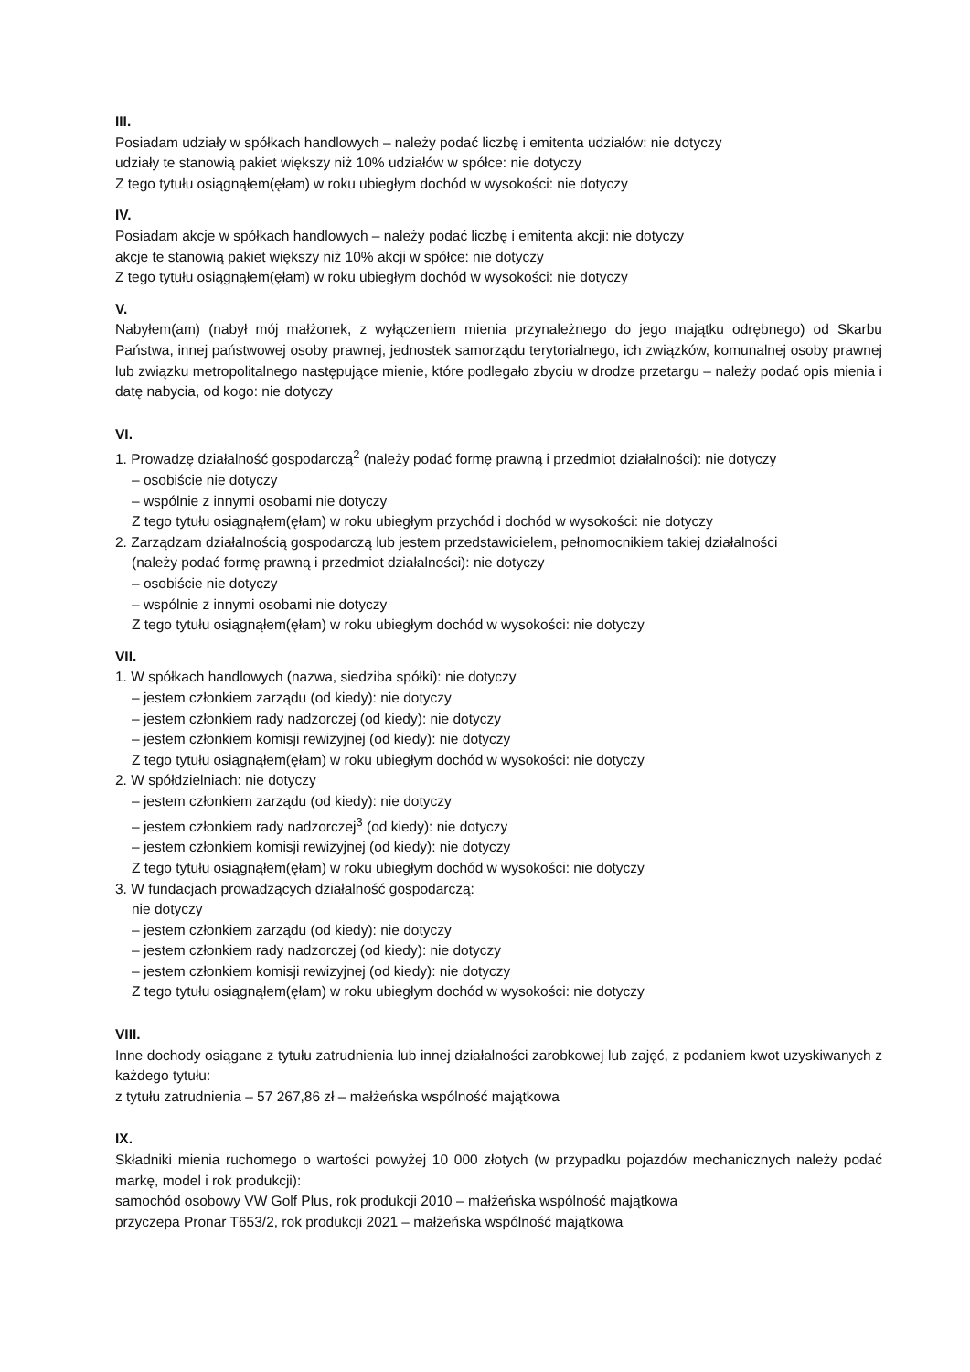III.
Posiadam udziały w spółkach handlowych – należy podać liczbę i emitenta udziałów: nie dotyczy
udziały te stanowią pakiet większy niż 10% udziałów w spółce: nie dotyczy
Z tego tytułu osiągnąłem(ęłam) w roku ubiegłym dochód w wysokości: nie dotyczy
IV.
Posiadam akcje w spółkach handlowych – należy podać liczbę i emitenta akcji: nie dotyczy
akcje te stanowią pakiet większy niż 10% akcji w spółce: nie dotyczy
Z tego tytułu osiągnąłem(ęłam) w roku ubiegłym dochód w wysokości: nie dotyczy
V.
Nabyłem(am) (nabył mój małżonek, z wyłączeniem mienia przynależnego do jego majątku odrębnego) od Skarbu Państwa, innej państwowej osoby prawnej, jednostek samorządu terytorialnego, ich związków, komunalnej osoby prawnej lub związku metropolitalnego następujące mienie, które podlegało zbyciu w drodze przetargu – należy podać opis mienia i datę nabycia, od kogo: nie dotyczy
VI.
1. Prowadzę działalność gospodarczą<sup>2</sup> (należy podać formę prawną i przedmiot działalności): nie dotyczy
– osobiście nie dotyczy
– wspólnie z innymi osobami nie dotyczy
Z tego tytułu osiągnąłem(ęłam) w roku ubiegłym przychód i dochód w wysokości: nie dotyczy
2. Zarządzam działalnością gospodarczą lub jestem przedstawicielem, pełnomocnikiem takiej działalności
(należy podać formę prawną i przedmiot działalności): nie dotyczy
– osobiście nie dotyczy
– wspólnie z innymi osobami nie dotyczy
Z tego tytułu osiągnąłem(ęłam) w roku ubiegłym dochód w wysokości: nie dotyczy
VII.
1. W spółkach handlowych (nazwa, siedziba spółki): nie dotyczy
– jestem członkiem zarządu (od kiedy): nie dotyczy
– jestem członkiem rady nadzorczej (od kiedy): nie dotyczy
– jestem członkiem komisji rewizyjnej (od kiedy): nie dotyczy
Z tego tytułu osiągnąłem(ęłam) w roku ubiegłym dochód w wysokości: nie dotyczy
2. W spółdzielniach: nie dotyczy
– jestem członkiem zarządu (od kiedy): nie dotyczy
– jestem członkiem rady nadzorczej<sup>3</sup> (od kiedy): nie dotyczy
– jestem członkiem komisji rewizyjnej (od kiedy): nie dotyczy
Z tego tytułu osiągnąłem(ęłam) w roku ubiegłym dochód w wysokości: nie dotyczy
3. W fundacjach prowadzących działalność gospodarczą:
nie dotyczy
– jestem członkiem zarządu (od kiedy): nie dotyczy
– jestem członkiem rady nadzorczej (od kiedy): nie dotyczy
– jestem członkiem komisji rewizyjnej (od kiedy): nie dotyczy
Z tego tytułu osiągnąłem(ęłam) w roku ubiegłym dochód w wysokości: nie dotyczy
VIII.
Inne dochody osiągane z tytułu zatrudnienia lub innej działalności zarobkowej lub zajęć, z podaniem kwot uzyskiwanych z każdego tytułu:
z tytułu zatrudnienia – 57 267,86 zł – małżeńska wspólność majątkowa
IX.
Składniki mienia ruchomego o wartości powyżej 10 000 złotych (w przypadku pojazdów mechanicznych należy podać markę, model i rok produkcji):
samochód osobowy VW Golf Plus, rok produkcji 2010 – małżeńska wspólność majątkowa
przyczepa Pronar T653/2, rok produkcji 2021 – małżeńska wspólność majątkowa